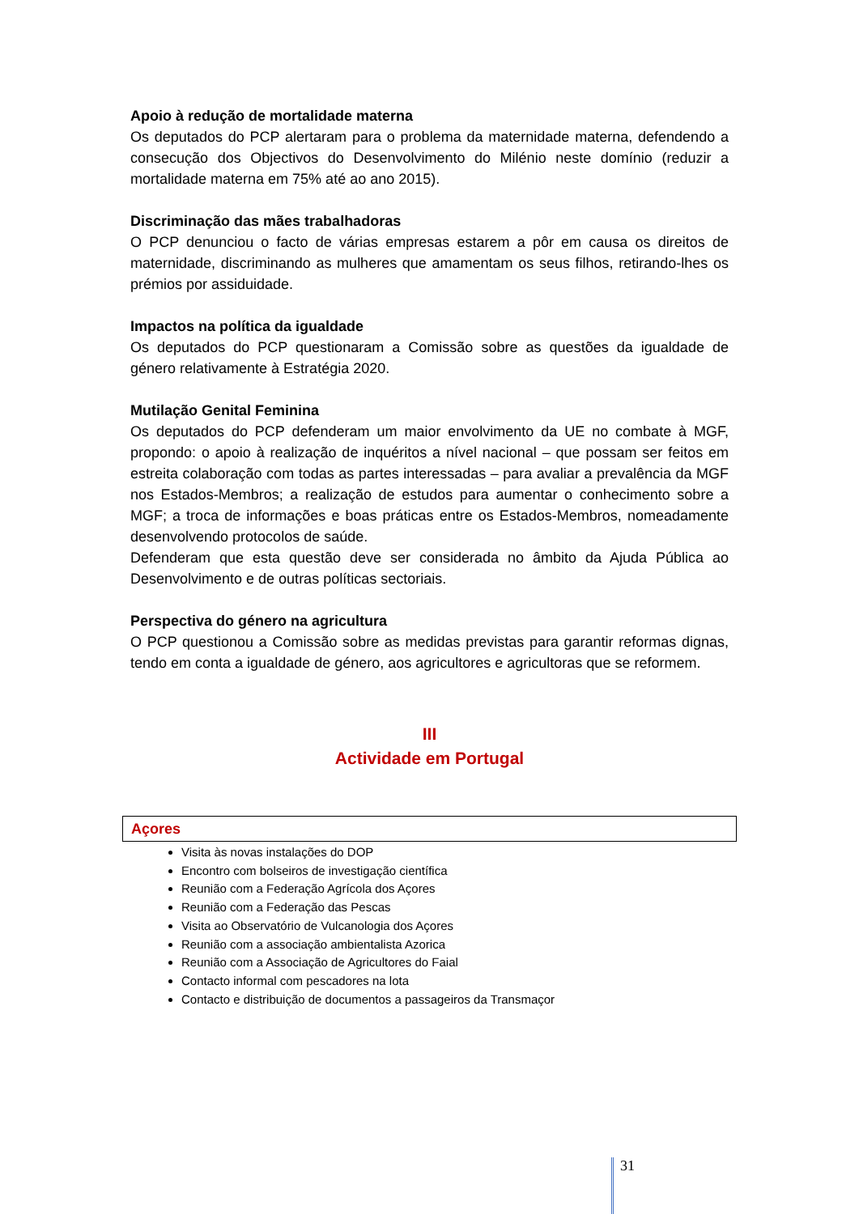Apoio à redução de mortalidade materna
Os deputados do PCP alertaram para o problema da maternidade materna, defendendo a consecução dos Objectivos do Desenvolvimento do Milénio neste domínio (reduzir a mortalidade materna em 75% até ao ano 2015).
Discriminação das mães trabalhadoras
O PCP denunciou o facto de várias empresas estarem a pôr em causa os direitos de maternidade, discriminando as mulheres que amamentam os seus filhos, retirando-lhes os prémios por assiduidade.
Impactos na política da igualdade
Os deputados do PCP questionaram a Comissão sobre as questões da igualdade de género relativamente à Estratégia 2020.
Mutilação Genital Feminina
Os deputados do PCP defenderam um maior envolvimento da UE no combate à MGF, propondo: o apoio à realização de inquéritos a nível nacional – que possam ser feitos em estreita colaboração com todas as partes interessadas – para avaliar a prevalência da MGF nos Estados-Membros; a realização de estudos para aumentar o conhecimento sobre a MGF; a troca de informações e boas práticas entre os Estados-Membros, nomeadamente desenvolvendo protocolos de saúde.
Defenderam que esta questão deve ser considerada no âmbito da Ajuda Pública ao Desenvolvimento e de outras políticas sectoriais.
Perspectiva do género na agricultura
O PCP questionou a Comissão sobre as medidas previstas para garantir reformas dignas, tendo em conta a igualdade de género, aos agricultores e agricultoras que se reformem.
III
Actividade em Portugal
Açores
Visita às novas instalações do DOP
Encontro com bolseiros de investigação científica
Reunião com a Federação Agrícola dos Açores
Reunião com a Federação das Pescas
Visita ao Observatório de Vulcanologia dos Açores
Reunião com a associação ambientalista Azorica
Reunião com a Associação de Agricultores do Faial
Contacto informal com pescadores na lota
Contacto e distribuição de documentos a passageiros da Transmaçor
31